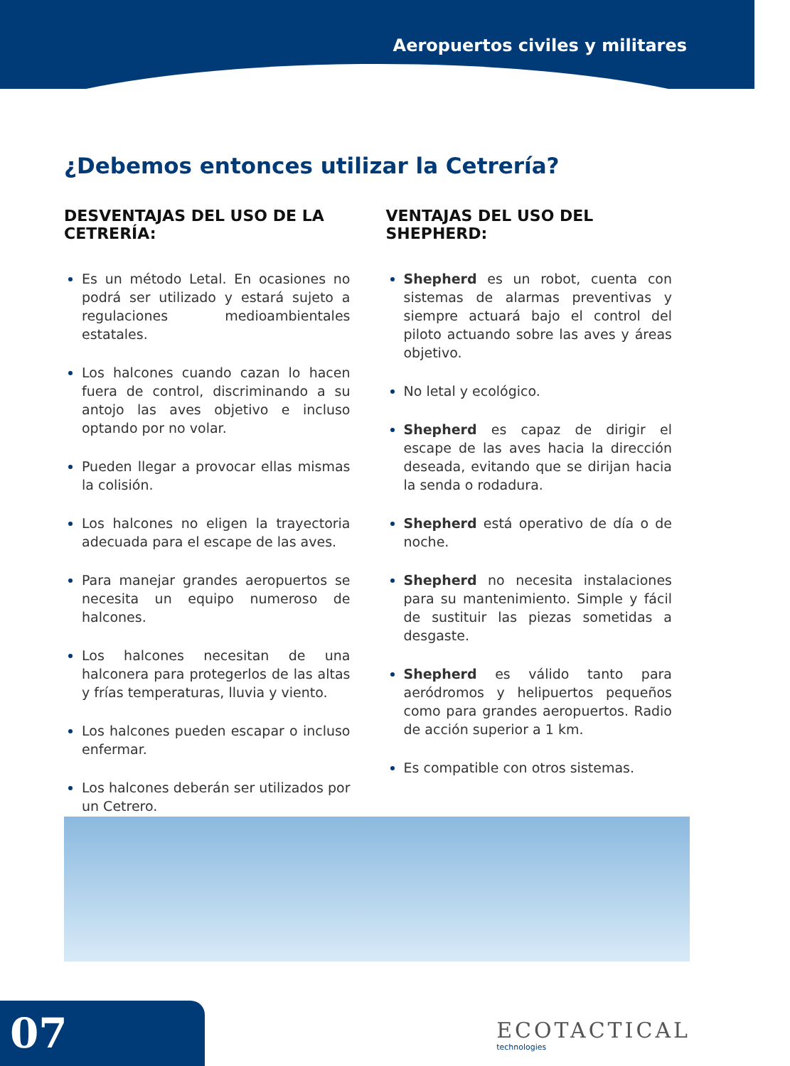Aeropuertos civiles y militares
¿Debemos entonces utilizar la Cetrería?
DESVENTAJAS DEL USO DE LA CETRERÍA:
Es un método Letal. En ocasiones no podrá ser utilizado y estará sujeto a regulaciones medioambientales estatales.
Los halcones cuando cazan lo hacen fuera de control, discriminando a su antojo las aves objetivo e incluso optando por no volar.
Pueden llegar a provocar ellas mismas la colisión.
Los halcones no eligen la trayectoria adecuada para el escape de las aves.
Para manejar grandes aeropuertos se necesita un equipo numeroso de halcones.
Los halcones necesitan de una halconera para protegerlos de las altas y frías temperaturas, lluvia y viento.
Los halcones pueden escapar o incluso enfermar.
Los halcones deberán ser utilizados por un Cetrero.
VENTAJAS DEL USO DEL SHEPHERD:
Shepherd es un robot, cuenta con sistemas de alarmas preventivas y siempre actuará bajo el control del piloto actuando sobre las aves y áreas objetivo.
No letal y ecológico.
Shepherd es capaz de dirigir el escape de las aves hacia la dirección deseada, evitando que se dirijan hacia la senda o rodadura.
Shepherd está operativo de día o de noche.
Shepherd no necesita instalaciones para su mantenimiento. Simple y fácil de sustituir las piezas sometidas a desgaste.
Shepherd es válido tanto para aeródromos y helipuertos pequeños como para grandes aeropuertos. Radio de acción superior a 1 km.
Es compatible con otros sistemas.
07 ECOTACTICAL
technologies